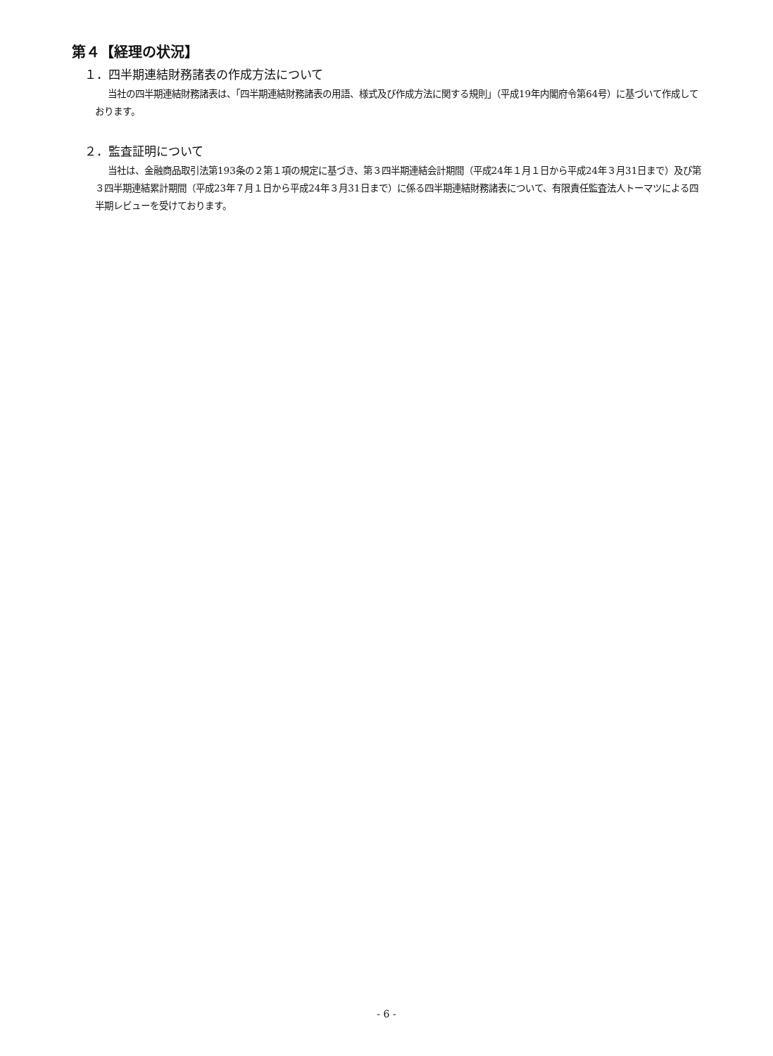第４【経理の状況】
１．四半期連結財務諸表の作成方法について
当社の四半期連結財務諸表は、「四半期連結財務諸表の用語、様式及び作成方法に関する規則」（平成19年内閣府令第64号）に基づいて作成しております。
２．監査証明について
当社は、金融商品取引法第193条の２第１項の規定に基づき、第３四半期連結会計期間（平成24年１月１日から平成24年３月31日まで）及び第３四半期連結累計期間（平成23年７月１日から平成24年３月31日まで）に係る四半期連結財務諸表について、有限責任監査法人トーマツによる四半期レビューを受けております。
- 6 -